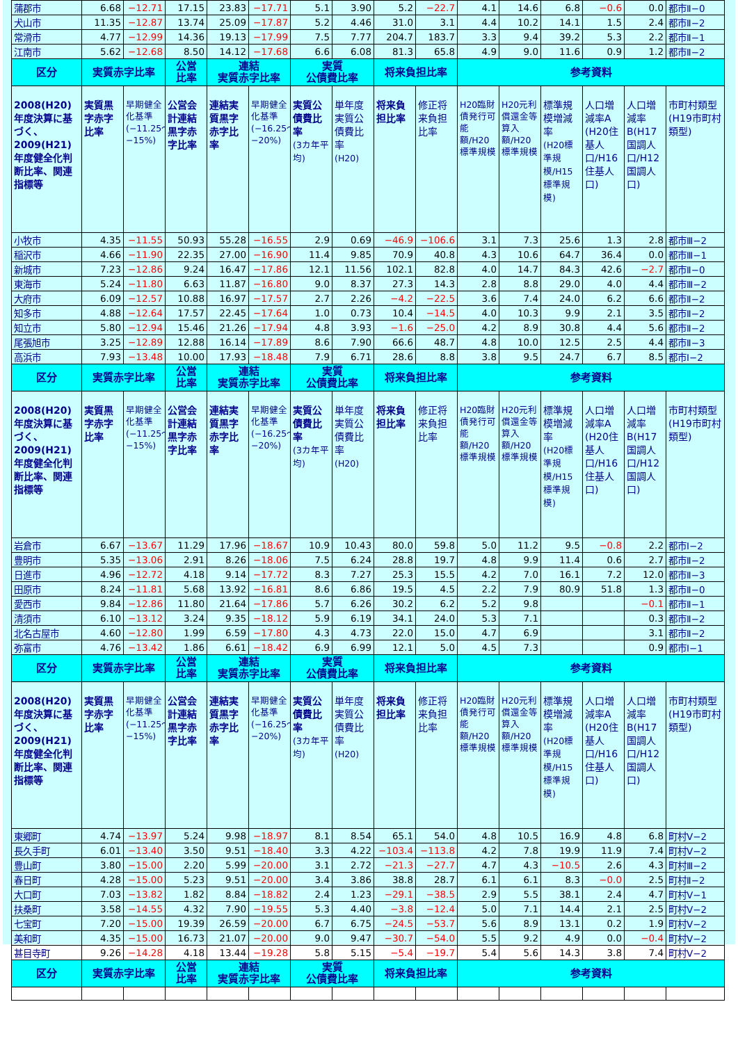| 蒲郡市 | 6.68 | −12.71 | 17.15 | 23.83 | −17.71 | 5.1 | 3.90 | 5.2 | −22.7 | 4.1 | 14.6 | 6.8 | −0.6 | 0.0 | 都市Ⅱ−0 |
| 犬山市 | 11.35 | −12.87 | 13.74 | 25.09 | −17.87 | 5.2 | 4.46 | 31.0 | 3.1 | 4.4 | 10.2 | 14.1 | 1.5 | 2.4 | 都市Ⅱ−2 |
| 常滑市 | 4.77 | −12.99 | 14.36 | 19.13 | −17.99 | 7.5 | 7.77 | 204.7 | 183.7 | 3.3 | 9.4 | 39.2 | 5.3 | 2.2 | 都市Ⅱ−1 |
| 江南市 | 5.62 | −12.68 | 8.50 | 14.12 | −17.68 | 6.6 | 6.08 | 81.3 | 65.8 | 4.9 | 9.0 | 11.6 | 0.9 | 1.2 | 都市Ⅱ−2 |
| 区分 | 実質赤字比率 | | 公営 比率 | 連結 実質赤字比率 | | 実質 公債費比率 | | 将来負担比率 | | 参考資料 | | | | | |
| 2008(H20)年度決算に基づく、2009(H21)年度健全化判断比率、関連指標等 | 実質黒字赤字比率 | 早期健全化基準 (−11.25〜−15%) | 公営会計連結黒字赤字比率 | 連結実質黒字赤字比率 | 早期健全化基準 (−16.25〜−20%) | 実質公債費比率 (3カ年平均) | 単年度実質公債費比率 (H20) | 将来負担比率 | 修正将来負担比率 | H20臨財債発行可能額/H20標準規模 | H20元利償還金等算入額/H20標準規模 | 標準規模増減率 (H20標準規模/H15標準規模) | 人口増減率A (H20住基人口/H16住基人口) | 人口増減率B(H17国調人口/H12国調人口) | 市町村類型(H19市町村類型) |
| 小牧市 | 4.35 | −11.55 | 50.93 | 55.28 | −16.55 | 2.9 | 0.69 | −46.9 | −106.6 | 3.1 | 7.3 | 25.6 | 1.3 | 2.8 | 都市Ⅲ−2 |
| 稲沢市 | 4.66 | −11.90 | 22.35 | 27.00 | −16.90 | 11.4 | 9.85 | 70.9 | 40.8 | 4.3 | 10.6 | 64.7 | 36.4 | 0.0 | 都市Ⅲ−1 |
| 新城市 | 7.23 | −12.86 | 9.24 | 16.47 | −17.86 | 12.1 | 11.56 | 102.1 | 82.8 | 4.0 | 14.7 | 84.3 | 42.6 | −2.7 | 都市Ⅱ−0 |
| 東海市 | 5.24 | −11.80 | 6.63 | 11.87 | −16.80 | 9.0 | 8.37 | 27.3 | 14.3 | 2.8 | 8.8 | 29.0 | 4.0 | 4.4 | 都市Ⅲ−2 |
| 大府市 | 6.09 | −12.57 | 10.88 | 16.97 | −17.57 | 2.7 | 2.26 | −4.2 | −22.5 | 3.6 | 7.4 | 24.0 | 6.2 | 6.6 | 都市Ⅱ−2 |
| 知多市 | 4.88 | −12.64 | 17.57 | 22.45 | −17.64 | 1.0 | 0.73 | 10.4 | −14.5 | 4.0 | 10.3 | 9.9 | 2.1 | 3.5 | 都市Ⅱ−2 |
| 知立市 | 5.80 | −12.94 | 15.46 | 21.26 | −17.94 | 4.8 | 3.93 | −1.6 | −25.0 | 4.2 | 8.9 | 30.8 | 4.4 | 5.6 | 都市Ⅱ−2 |
| 尾張旭市 | 3.25 | −12.89 | 12.88 | 16.14 | −17.89 | 8.6 | 7.90 | 66.6 | 48.7 | 4.8 | 10.0 | 12.5 | 2.5 | 4.4 | 都市Ⅱ−3 |
| 高浜市 | 7.93 | −13.48 | 10.00 | 17.93 | −18.48 | 7.9 | 6.71 | 28.6 | 8.8 | 3.8 | 9.5 | 24.7 | 6.7 | 8.5 | 都市Ⅰ−2 |
| 区分 | 実質赤字比率 | | 公営 比率 | 連結 実質赤字比率 | | 実質 公債費比率 | | 将来負担比率 | | 参考資料 | | | | | |
| 2008(H20)年度決算に基づく、2009(H21)年度健全化判断比率、関連指標等 | 実質黒字赤字比率 | 早期健全化基準 (−11.25〜−15%) | 公営会計連結黒字赤字比率 | 連結実質黒字赤字比率 | 早期健全化基準 (−16.25〜−20%) | 実質公債費比率 (3カ年平均) | 単年度実質公債費比率 (H20) | 将来負担比率 | 修正将来負担比率 | H20臨財債発行可能額/H20標準規模 | H20元利償還金等算入額/H20標準規模 | 標準規模増減率 (H20標準規模/H15標準規模) | 人口増減率A (H20住基人口/H16住基人口) | 人口増減率B(H17国調人口/H12国調人口) | 市町村類型(H19市町村類型) |
| 岩倉市 | 6.67 | −13.67 | 11.29 | 17.96 | −18.67 | 10.9 | 10.43 | 80.0 | 59.8 | 5.0 | 11.2 | 9.5 | −0.8 | 2.2 | 都市Ⅰ−2 |
| 豊明市 | 5.35 | −13.06 | 2.91 | 8.26 | −18.06 | 7.5 | 6.24 | 28.8 | 19.7 | 4.8 | 9.9 | 11.4 | 0.6 | 2.7 | 都市Ⅱ−2 |
| 日進市 | 4.96 | −12.72 | 4.18 | 9.14 | −17.72 | 8.3 | 7.27 | 25.3 | 15.5 | 4.2 | 7.0 | 16.1 | 7.2 | 12.0 | 都市Ⅱ−3 |
| 田原市 | 8.24 | −11.81 | 5.68 | 13.92 | −16.81 | 8.6 | 6.86 | 19.5 | 4.5 | 2.2 | 7.9 | 80.9 | 51.8 | 1.3 | 都市Ⅱ−0 |
| 愛西市 | 9.84 | −12.86 | 11.80 | 21.64 | −17.86 | 5.7 | 6.26 | 30.2 | 6.2 | 5.2 | 9.8 | | | −0.1 | 都市Ⅱ−1 |
| 清須市 | 6.10 | −13.12 | 3.24 | 9.35 | −18.12 | 5.9 | 6.19 | 34.1 | 24.0 | 5.3 | 7.1 | | | 0.3 | 都市Ⅱ−2 |
| 北名古屋市 | 4.60 | −12.80 | 1.99 | 6.59 | −17.80 | 4.3 | 4.73 | 22.0 | 15.0 | 4.7 | 6.9 | | | 3.1 | 都市Ⅱ−2 |
| 弥富市 | 4.76 | −13.42 | 1.86 | 6.61 | −18.42 | 6.9 | 6.99 | 12.1 | 5.0 | 4.5 | 7.3 | | | 0.9 | 都市Ⅰ−1 |
| 区分 | 実質赤字比率 | | 公営 比率 | 連結 実質赤字比率 | | 実質 公債費比率 | | 将来負担比率 | | 参考資料 | | | | | |
| 2008(H20)年度決算に基づく、2009(H21)年度健全化判断比率、関連指標等 | 実質黒字赤字比率 | 早期健全化基準 (−11.25〜−15%) | 公営会計連結黒字赤字比率 | 連結実質黒字赤字比率 | 早期健全化基準 (−16.25〜−20%) | 実質公債費比率 (3カ年平均) | 単年度実質公債費比率 (H20) | 将来負担比率 | 修正将来負担比率 | H20臨財債発行可能額/H20標準規模 | H20元利償還金等算入額/H20標準規模 | 標準規模増減率 (H20標準規模/H15標準規模) | 人口増減率A (H20住基人口/H16住基人口) | 人口増減率B(H17国調人口/H12国調人口) | 市町村類型(H19市町村類型) |
| 東郷町 | 4.74 | −13.97 | 5.24 | 9.98 | −18.97 | 8.1 | 8.54 | 65.1 | 54.0 | 4.8 | 10.5 | 16.9 | 4.8 | 6.8 | 町村Ⅴ−2 |
| 長久手町 | 6.01 | −13.40 | 3.50 | 9.51 | −18.40 | 3.3 | 4.22 | −103.4 | −113.8 | 4.2 | 7.8 | 19.9 | 11.9 | 7.4 | 町村Ⅴ−2 |
| 豊山町 | 3.80 | −15.00 | 2.20 | 5.99 | −20.00 | 3.1 | 2.72 | −21.3 | −27.7 | 4.7 | 4.3 | −10.5 | 2.6 | 4.3 | 町村Ⅲ−2 |
| 春日町 | 4.28 | −15.00 | 5.23 | 9.51 | −20.00 | 3.4 | 3.86 | 38.8 | 28.7 | 6.1 | 6.1 | 8.3 | −0.0 | 2.5 | 町村Ⅱ−2 |
| 大口町 | 7.03 | −13.82 | 1.82 | 8.84 | −18.82 | 2.4 | 1.23 | −29.1 | −38.5 | 2.9 | 5.5 | 38.1 | 2.4 | 4.7 | 町村Ⅴ−1 |
| 扶桑町 | 3.58 | −14.55 | 4.32 | 7.90 | −19.55 | 5.3 | 4.40 | −3.8 | −12.4 | 5.0 | 7.1 | 14.4 | 2.1 | 2.5 | 町村Ⅴ−2 |
| 七宝町 | 7.20 | −15.00 | 19.39 | 26.59 | −20.00 | 6.7 | 6.75 | −24.5 | −53.7 | 5.6 | 8.9 | 13.1 | 0.2 | 1.9 | 町村Ⅴ−2 |
| 美和町 | 4.35 | −15.00 | 16.73 | 21.07 | −20.00 | 9.0 | 9.47 | −30.7 | −54.0 | 5.5 | 9.2 | 4.9 | 0.0 | −0.4 | 町村Ⅴ−2 |
| 甚目寺町 | 9.26 | −14.28 | 4.18 | 13.44 | −19.28 | 5.8 | 5.15 | −5.4 | −19.7 | 5.4 | 5.6 | 14.3 | 3.8 | 7.4 | 町村Ⅴ−2 |
| 区分 | 実質赤字比率 | | 公営 比率 | 連結 実質赤字比率 | | 実質 公債費比率 | | 将来負担比率 | | 参考資料 | | | | | |